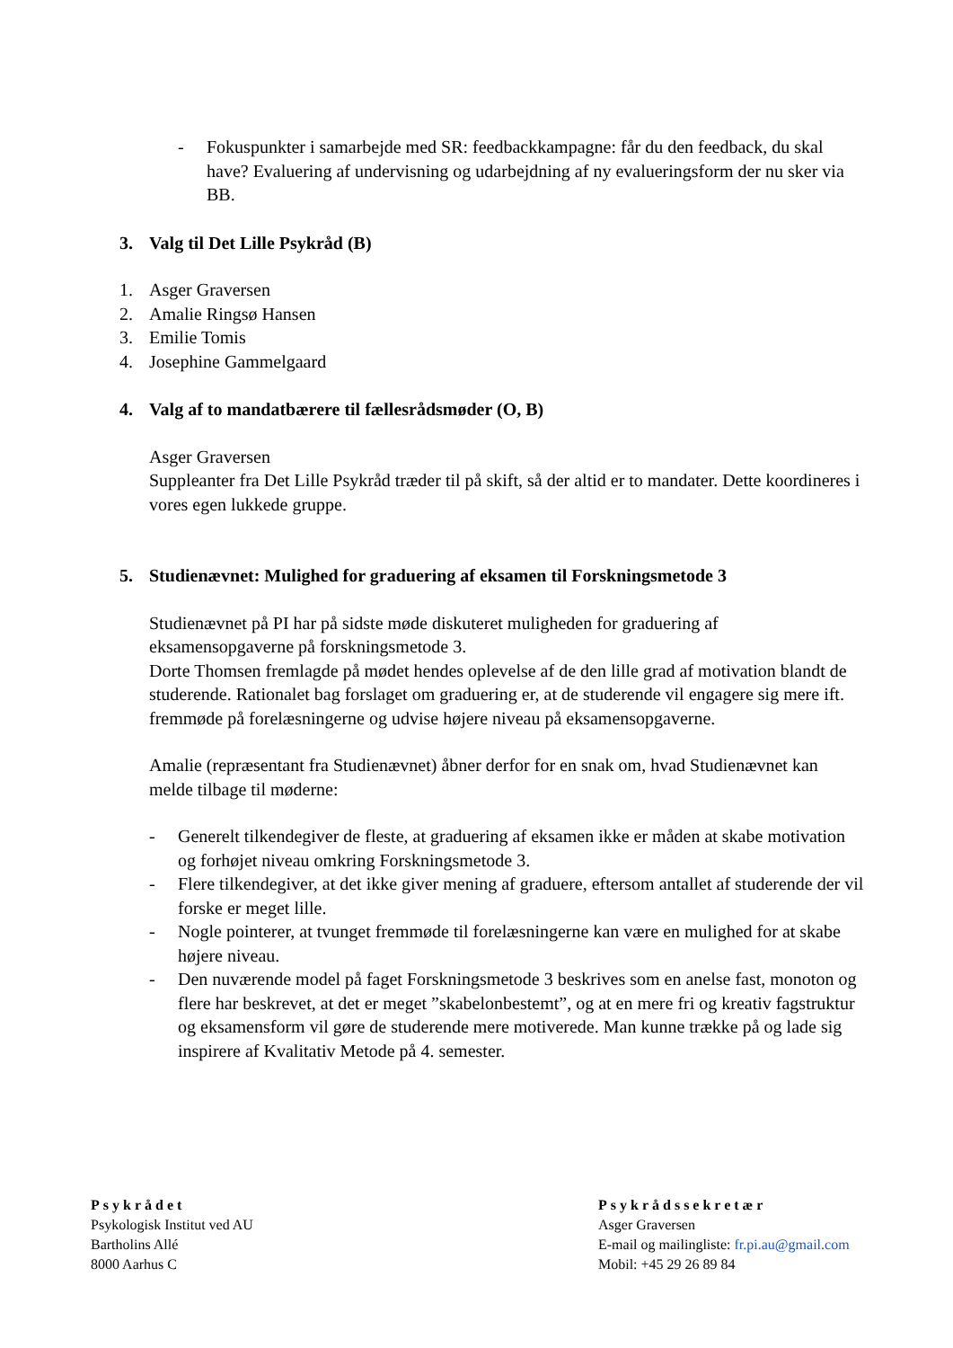- Fokuspunkter i samarbejde med SR: feedbackkampagne: får du den feedback, du skal have? Evaluering af undervisning og udarbejdning af ny evalueringsform der nu sker via BB.
3. Valg til Det Lille Psykråd (B)
1. Asger Graversen
2. Amalie Ringsø Hansen
3. Emilie Tomis
4. Josephine Gammelgaard
4. Valg af to mandatbærere til fællesrådsmøder (O, B)
Asger Graversen
Suppleanter fra Det Lille Psykråd træder til på skift, så der altid er to mandater. Dette koordineres i vores egen lukkede gruppe.
5. Studienævnet: Mulighed for graduering af eksamen til Forskningsmetode 3
Studienævnet på PI har på sidste møde diskuteret muligheden for graduering af eksamensopgaverne på forskningsmetode 3.
Dorte Thomsen fremlagde på mødet hendes oplevelse af de den lille grad af motivation blandt de studerende. Rationalet bag forslaget om graduering er, at de studerende vil engagere sig mere ift. fremmøde på forelæsningerne og udvise højere niveau på eksamensopgaverne.
Amalie (repræsentant fra Studienævnet) åbner derfor for en snak om, hvad Studienævnet kan melde tilbage til møderne:
- Generelt tilkendegiver de fleste, at graduering af eksamen ikke er måden at skabe motivation og forhøjet niveau omkring Forskningsmetode 3.
- Flere tilkendegiver, at det ikke giver mening af graduere, eftersom antallet af studerende der vil forske er meget lille.
- Nogle pointerer, at tvunget fremmøde til forelæsningerne kan være en mulighed for at skabe højere niveau.
- Den nuværende model på faget Forskningsmetode 3 beskrives som en anelse fast, monoton og flere har beskrevet, at det er meget ”skabelonbestemt”, og at en mere fri og kreativ fagstruktur og eksamensform vil gøre de studerende mere motiverede. Man kunne trække på og lade sig inspirere af Kvalitativ Metode på 4. semester.
Psykrådet
Psykologisk Institut ved AU
Bartholins Allé
8000 Aarhus C
Psykrådssekretær
Asger Graversen
E-mail og mailingliste: fr.pi.au@gmail.com
Mobil: +45 29 26 89 84